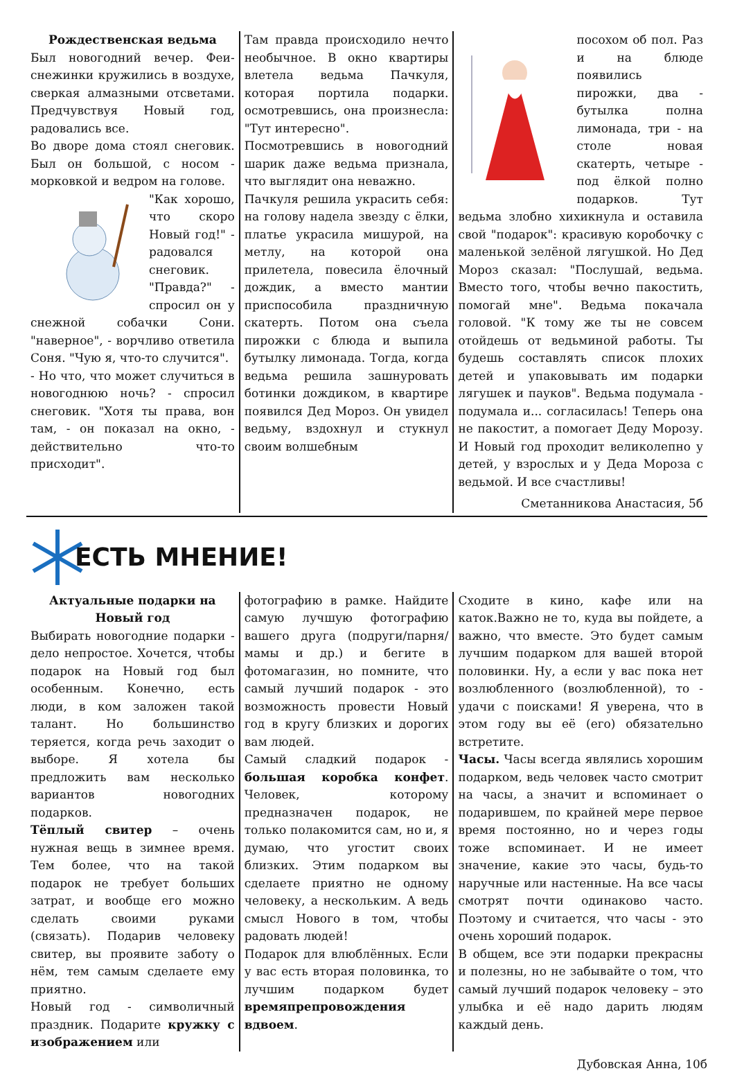Рождественская ведьма
Был новогодний вечер. Феи-снежинки кружились в воздухе, сверкая алмазными отсветами. Предчувствуя Новый год, радовались все.
Во дворе дома стоял снеговик. Был он большой, с носом - морковкой и ведром на голове.
"Как хорошо, что скоро Новый год!" - радовался снеговик. "Правда?" - спросил он у снежной собачки Сони. "наверное", - ворчливо ответила Соня. "Чую я, что-то случится".
- Но что, что может случиться в новогоднюю ночь? - спросил снеговик. "Хотя ты права, вон там, - он показал на окно, - действительно что-то присходит".
Там правда происходило нечто необычное. В окно квартиры влетела ведьма Пачкуля, которая портила подарки. осмотревшись, она произнесла: "Тут интересно".
Посмотревшись в новогодний шарик даже ведьма признала, что выглядит она неважно.
Пачкуля решила украсить себя: на голову надела звезду с ёлки, платье украсила мишурой, на метлу, на которой она прилетела, повесила ёлочный дождик, а вместо мантии приспособила праздничную скатерть. Потом она съела пирожки с блюда и выпила бутылку лимонада. Тогда, когда ведьма решила зашнуровать ботинки дождиком, в квартире появился Дед Мороз. Он увидел ведьму, вздохнул и стукнул своим волшебным
посохом об пол. Раз и на блюде появились пирожки, два - бутылка полна лимонада, три - на столе новая скатерть, четыре - под ёлкой полно подарков. Тут ведьма злобно хихикнула и оставила свой "подарок": красивую коробочку с маленькой зелёной лягушкой. Но Дед Мороз сказал: "Послушай, ведьма. Вместо того, чтобы вечно пакостить, помогай мне". Ведьма покачала головой. "К тому же ты не совсем отойдешь от ведьминой работы. Ты будешь составлять список плохих детей и упаковывать им подарки лягушек и пауков". Ведьма подумала - подумала и... согласилась! Теперь она не пакостит, а помогает Деду Морозу. И Новый год проходит великолепно у детей, у взрослых и у Деда Мороза с ведьмой. И все счастливы!
Сметанникова Анастасия, 5б
ЕСТЬ МНЕНИЕ!
Актуальные подарки на Новый год
Выбирать новогодние подарки - дело непростое. Хочется, чтобы подарок на Новый год был особенным. Конечно, есть люди, в ком заложен такой талант. Но большинство теряется, когда речь заходит о выборе. Я хотела бы предложить вам несколько вариантов новогодних подарков.
Тёплый свитер – очень нужная вещь в зимнее время. Тем более, что на такой подарок не требует больших затрат, и вообще его можно сделать своими руками (связать). Подарив человеку свитер, вы проявите заботу о нём, тем самым сделаете ему приятно.
Новый год - символичный праздник. Подарите кружку с изображением или
фотографию в рамке. Найдите самую лучшую фотографию вашего друга (подруги/парня/мамы и др.) и бегите в фотомагазин, но помните, что самый лучший подарок - это возможность провести Новый год в кругу близких и дорогих вам людей.
Самый сладкий подарок - большая коробка конфет. Человек, которому предназначен подарок, не только полакомится сам, но и, я думаю, что угостит своих близких. Этим подарком вы сделаете приятно не одному человеку, а нескольким. А ведь смысл Нового в том, чтобы радовать людей!
Подарок для влюблённых. Если у вас есть вторая половинка, то лучшим подарком будет времяпрепровождения вдвоем.
Сходите в кино, кафе или на каток.Важно не то, куда вы пойдете, а важно, что вместе. Это будет самым лучшим подарком для вашей второй половинки. Ну, а если у вас пока нет возлюбленного (возлюбленной), то - удачи с поисками! Я уверена, что в этом году вы её (его) обязательно встретите.
Часы. Часы всегда являлись хорошим подарком, ведь человек часто смотрит на часы, а значит и вспоминает о подарившем, по крайней мере первое время постоянно, но и через годы тоже вспоминает. И не имеет значение, какие это часы, будь-то наручные или настенные. На все часы смотрят почти одинаково часто. Поэтому и считается, что часы - это очень хороший подарок.
В общем, все эти подарки прекрасны и полезны, но не забывайте о том, что самый лучший подарок человеку – это улыбка и её надо дарить людям каждый день.
Дубовская Анна, 10б